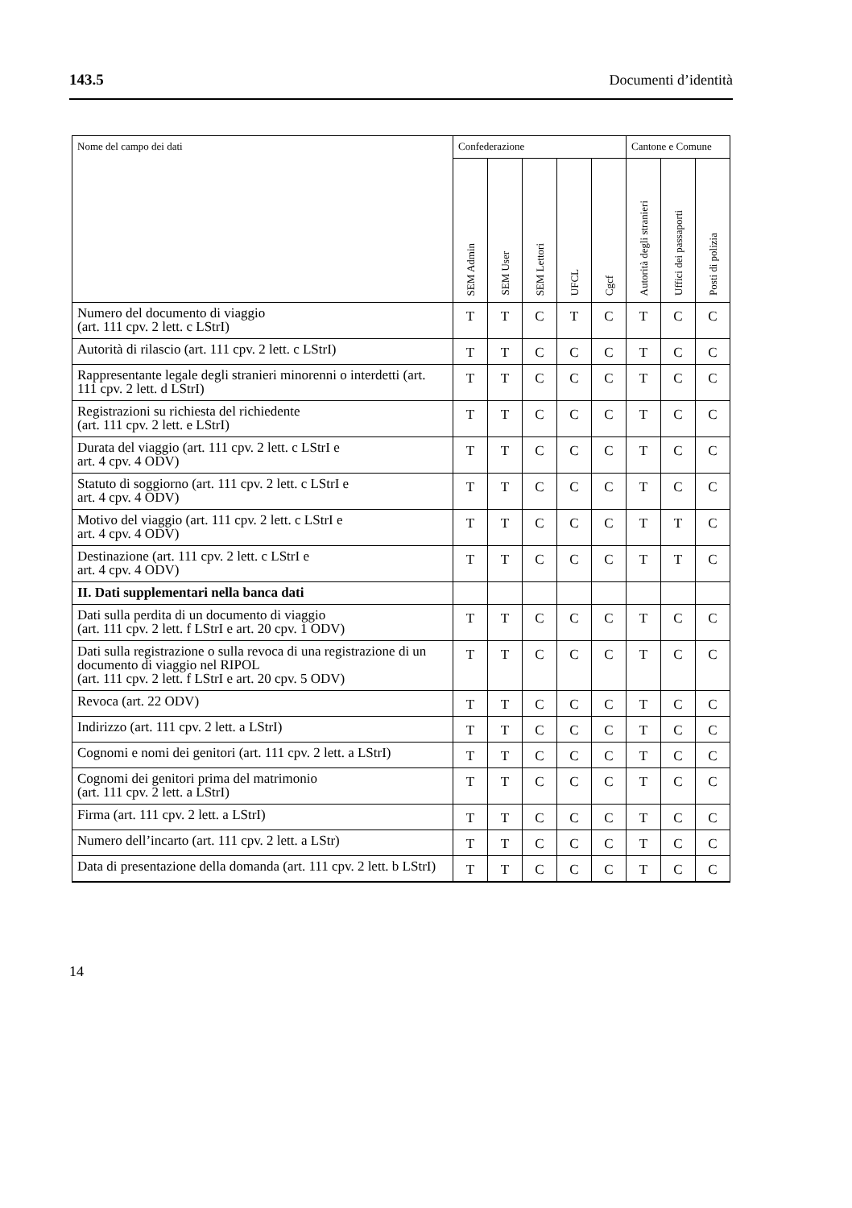143.5 Documenti d’identità
| Nome del campo dei dati | Confederazione | | | | | Cantone e Comune | | |
| --- | --- | --- | --- | --- | --- | --- | --- | --- |
| | SEM Admin | SEM User | SEM Lettori | UFCL | Cgcf | Autorità degli stranieri | Uffici dei passaporti | Posti di polizia |
| Numero del documento di viaggio (art. 111 cpv. 2 lett. c LStrI) | T | T | C | T | C | T | C | C |
| Autorità di rilascio (art. 111 cpv. 2 lett. c LStrI) | T | T | C | C | C | T | C | C |
| Rappresentante legale degli stranieri minorenni o interdetti (art. 111 cpv. 2 lett. d LStrI) | T | T | C | C | C | T | C | C |
| Registrazioni su richiesta del richiedente (art. 111 cpv. 2 lett. e LStrI) | T | T | C | C | C | T | C | C |
| Durata del viaggio (art. 111 cpv. 2 lett. c LStrI e art. 4 cpv. 4 ODV) | T | T | C | C | C | T | C | C |
| Statuto di soggiorno (art. 111 cpv. 2 lett. c LStrI e art. 4 cpv. 4 ODV) | T | T | C | C | C | T | C | C |
| Motivo del viaggio (art. 111 cpv. 2 lett. c LStrI e art. 4 cpv. 4 ODV) | T | T | C | C | C | T | T | C |
| Destinazione (art. 111 cpv. 2 lett. c LStrI e art. 4 cpv. 4 ODV) | T | T | C | C | C | T | T | C |
| II. Dati supplementari nella banca dati | | | | | | | | |
| Dati sulla perdita di un documento di viaggio (art. 111 cpv. 2 lett. f LStrI e art. 20 cpv. 1 ODV) | T | T | C | C | C | T | C | C |
| Dati sulla registrazione o sulla revoca di una registrazione di un documento di viaggio nel RIPOL (art. 111 cpv. 2 lett. f LStrI e art. 20 cpv. 5 ODV) | T | T | C | C | C | T | C | C |
| Revoca (art. 22 ODV) | T | T | C | C | C | T | C | C |
| Indirizzo (art. 111 cpv. 2 lett. a LStrI) | T | T | C | C | C | T | C | C |
| Cognomi e nomi dei genitori (art. 111 cpv. 2 lett. a LStrI) | T | T | C | C | C | T | C | C |
| Cognomi dei genitori prima del matrimonio (art. 111 cpv. 2 lett. a LStrI) | T | T | C | C | C | T | C | C |
| Firma (art. 111 cpv. 2 lett. a LStrI) | T | T | C | C | C | T | C | C |
| Numero dell’incarto (art. 111 cpv. 2 lett. a LStr) | T | T | C | C | C | T | C | C |
| Data di presentazione della domanda (art. 111 cpv. 2 lett. b LStrI) | T | T | C | C | C | T | C | C |
14